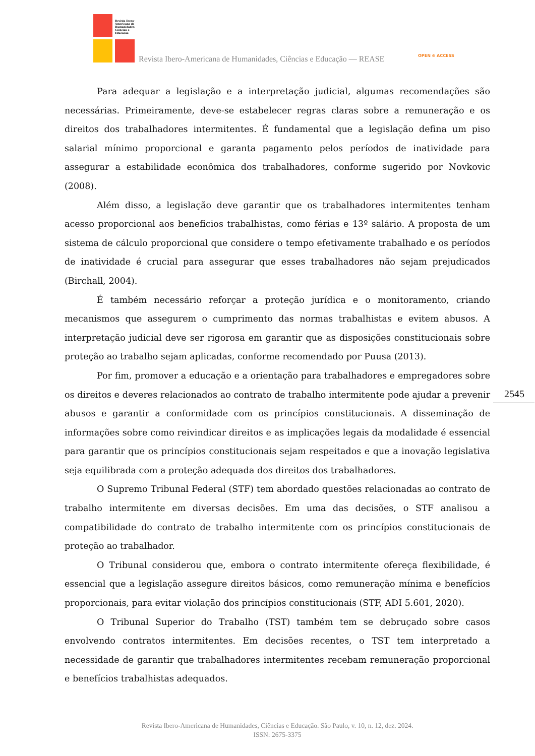Revista Ibero-Americana de Humanidades, Ciências e Educação
Revista Ibero-Americana de Humanidades, Ciências e Educação — REASE OPEN ⊙ ACCESS
Para adequar a legislação e a interpretação judicial, algumas recomendações são necessárias. Primeiramente, deve-se estabelecer regras claras sobre a remuneração e os direitos dos trabalhadores intermitentes. É fundamental que a legislação defina um piso salarial mínimo proporcional e garanta pagamento pelos períodos de inatividade para assegurar a estabilidade econômica dos trabalhadores, conforme sugerido por Novkovic (2008).
Além disso, a legislação deve garantir que os trabalhadores intermitentes tenham acesso proporcional aos benefícios trabalhistas, como férias e 13º salário. A proposta de um sistema de cálculo proporcional que considere o tempo efetivamente trabalhado e os períodos de inatividade é crucial para assegurar que esses trabalhadores não sejam prejudicados (Birchall, 2004).
É também necessário reforçar a proteção jurídica e o monitoramento, criando mecanismos que assegurem o cumprimento das normas trabalhistas e evitem abusos. A interpretação judicial deve ser rigorosa em garantir que as disposições constitucionais sobre proteção ao trabalho sejam aplicadas, conforme recomendado por Puusa (2013).
Por fim, promover a educação e a orientação para trabalhadores e empregadores sobre os direitos e deveres relacionados ao contrato de trabalho intermitente pode ajudar a prevenir abusos e garantir a conformidade com os princípios constitucionais. A disseminação de informações sobre como reivindicar direitos e as implicações legais da modalidade é essencial para garantir que os princípios constitucionais sejam respeitados e que a inovação legislativa seja equilibrada com a proteção adequada dos direitos dos trabalhadores.
O Supremo Tribunal Federal (STF) tem abordado questões relacionadas ao contrato de trabalho intermitente em diversas decisões. Em uma das decisões, o STF analisou a compatibilidade do contrato de trabalho intermitente com os princípios constitucionais de proteção ao trabalhador.
O Tribunal considerou que, embora o contrato intermitente ofereça flexibilidade, é essencial que a legislação assegure direitos básicos, como remuneração mínima e benefícios proporcionais, para evitar violação dos princípios constitucionais (STF, ADI 5.601, 2020).
O Tribunal Superior do Trabalho (TST) também tem se debruçado sobre casos envolvendo contratos intermitentes. Em decisões recentes, o TST tem interpretado a necessidade de garantir que trabalhadores intermitentes recebam remuneração proporcional e benefícios trabalhistas adequados.
2545
Revista Ibero-Americana de Humanidades, Ciências e Educação. São Paulo, v. 10, n. 12, dez. 2024.
ISSN: 2675-3375